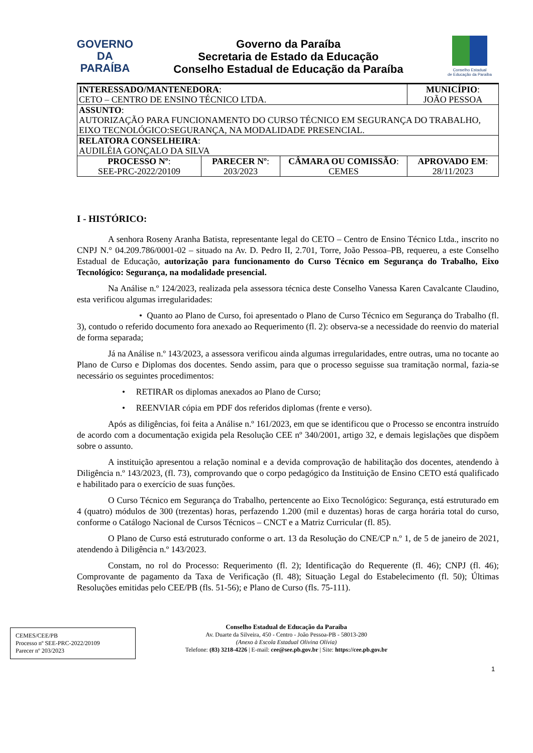GOVERNO
DA PARAÍBA
Governo da Paraíba
Secretaria de Estado da Educação
Conselho Estadual de Educação da Paraíba
Conselho Estadual
de Educação da Paraíba
| INTERESSADO/MANTENEDORA : CETO – CENTRO DE ENSINO TÉCNICO LTDA. | | | MUNICÍPIO : JOÃO PESSOA |
| ASSUNTO : AUTORIZAÇÃO PARA FUNCIONAMENTO DO CURSO TÉCNICO EM SEGURANÇA DO TRABALHO, EIXO TECNOLÓGICO:SEGURANÇA, NA MODALIDADE PRESENCIAL. | | | |
| RELATORA CONSELHEIRA : AUDILÉIA GONÇALO DA SILVA | | | |
| PROCESSO Nº : SEE-PRC-2022/20109 | PARECER Nº : 203/2023 | CÂMARA OU COMISSÃO : CEMES | APROVADO EM : 28/11/2023 |
I - HISTÓRICO:
A senhora Roseny Aranha Batista, representante legal do CETO – Centro de Ensino Técnico Ltda., inscrito no CNPJ N.° 04.209.786/0001-02 – situado na Av. D. Pedro II, 2.701, Torre, João Pessoa–PB, requereu, a este Conselho Estadual de Educação, autorização para funcionamento do Curso Técnico em Segurança do Trabalho, Eixo Tecnológico: Segurança, na modalidade presencial.
Na Análise n.º 124/2023, realizada pela assessora técnica deste Conselho Vanessa Karen Cavalcante Claudino, esta verificou algumas irregularidades:
• Quanto ao Plano de Curso, foi apresentado o Plano de Curso Técnico em Segurança do Trabalho (fl. 3), contudo o referido documento fora anexado ao Requerimento (fl. 2): observa-se a necessidade do reenvio do material de forma separada;
Já na Análise n.º 143/2023, a assessora verificou ainda algumas irregularidades, entre outras, uma no tocante ao Plano de Curso e Diplomas dos docentes. Sendo assim, para que o processo seguisse sua tramitação normal, fazia-se necessário os seguintes procedimentos:
• RETIRAR os diplomas anexados ao Plano de Curso;
• REENVIAR cópia em PDF dos referidos diplomas (frente e verso).
Após as diligências, foi feita a Análise n.º 161/2023, em que se identificou que o Processo se encontra instruído de acordo com a documentação exigida pela Resolução CEE nº 340/2001, artigo 32, e demais legislações que dispõem sobre o assunto.
A instituição apresentou a relação nominal e a devida comprovação de habilitação dos docentes, atendendo à Diligência n.º 143/2023, (fl. 73), comprovando que o corpo pedagógico da Instituição de Ensino CETO está qualificado e habilitado para o exercício de suas funções.
O Curso Técnico em Segurança do Trabalho, pertencente ao Eixo Tecnológico: Segurança, está estruturado em 4 (quatro) módulos de 300 (trezentas) horas, perfazendo 1.200 (mil e duzentas) horas de carga horária total do curso, conforme o Catálogo Nacional de Cursos Técnicos – CNCT e a Matriz Curricular (fl. 85).
O Plano de Curso está estruturado conforme o art. 13 da Resolução do CNE/CP n.º 1, de 5 de janeiro de 2021, atendendo à Diligência n.º 143/2023.
Constam, no rol do Processo: Requerimento (fl. 2); Identificação do Requerente (fl. 46); CNPJ (fl. 46); Comprovante de pagamento da Taxa de Verificação (fl. 48); Situação Legal do Estabelecimento (fl. 50); Últimas Resoluções emitidas pelo CEE/PB (fls. 51-56); e Plano de Curso (fls. 75-111).
CEMES/CEE/PB
Processo nº SEE-PRC-2022/20109
Parecer nº 203/2023
Conselho Estadual de Educação da Paraíba
Av. Duarte da Silveira, 450 - Centro - João Pessoa-PB - 58013-280
(Anexo à Escola Estadual Olivina Olívia)
Telefone: (83) 3218-4226 | E-mail: cee@see.pb.gov.br | Site: https://cee.pb.gov.br
1